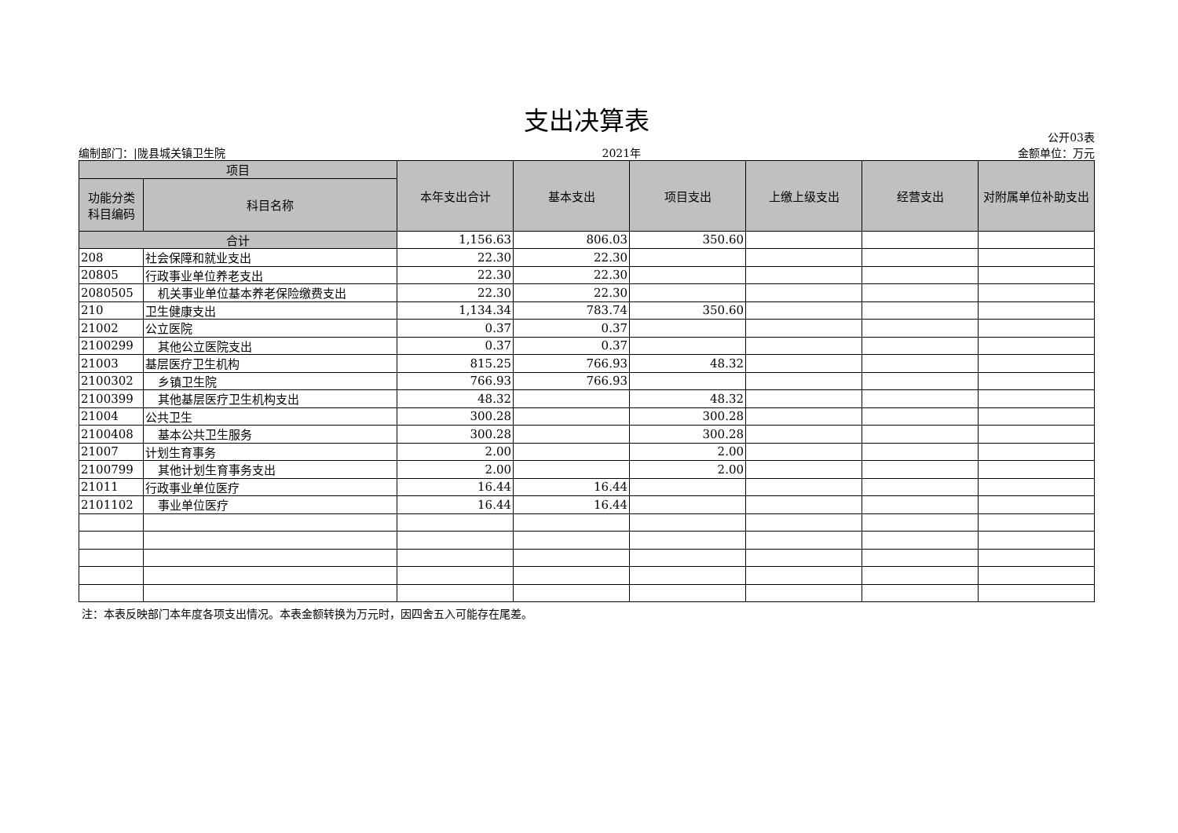支出决算表
编制部门：|陇县城关镇卫生院 2021年 公开03表
金额单位：万元
| 项目 | | 本年支出合计 | 基本支出 | 项目支出 | 上缴上级支出 | 经营支出 | 对附属单位补助支出 |
| --- | --- | --- | --- | --- | --- | --- | --- |
| 功能分类 科目编码 | 科目名称 | | | | | | |
| 合计 | | 1,156.63 | 806.03 | 350.60 | | | |
| 208 | 社会保障和就业支出 | 22.30 | 22.30 | | | | |
| 20805 | 行政事业单位养老支出 | 22.30 | 22.30 | | | | |
| 2080505 | 机关事业单位基本养老保险缴费支出 | 22.30 | 22.30 | | | | |
| 210 | 卫生健康支出 | 1,134.34 | 783.74 | 350.60 | | | |
| 21002 | 公立医院 | 0.37 | 0.37 | | | | |
| 2100299 | 其他公立医院支出 | 0.37 | 0.37 | | | | |
| 21003 | 基层医疗卫生机构 | 815.25 | 766.93 | 48.32 | | | |
| 2100302 | 乡镇卫生院 | 766.93 | 766.93 | | | | |
| 2100399 | 其他基层医疗卫生机构支出 | 48.32 | | 48.32 | | | |
| 21004 | 公共卫生 | 300.28 | | 300.28 | | | |
| 2100408 | 基本公共卫生服务 | 300.28 | | 300.28 | | | |
| 21007 | 计划生育事务 | 2.00 | | 2.00 | | | |
| 2100799 | 其他计划生育事务支出 | 2.00 | | 2.00 | | | |
| 21011 | 行政事业单位医疗 | 16.44 | 16.44 | | | | |
| 2101102 | 事业单位医疗 | 16.44 | 16.44 | | | | |
注：本表反映部门本年度各项支出情况。本表金额转换为万元时，因四舍五入可能存在尾差。